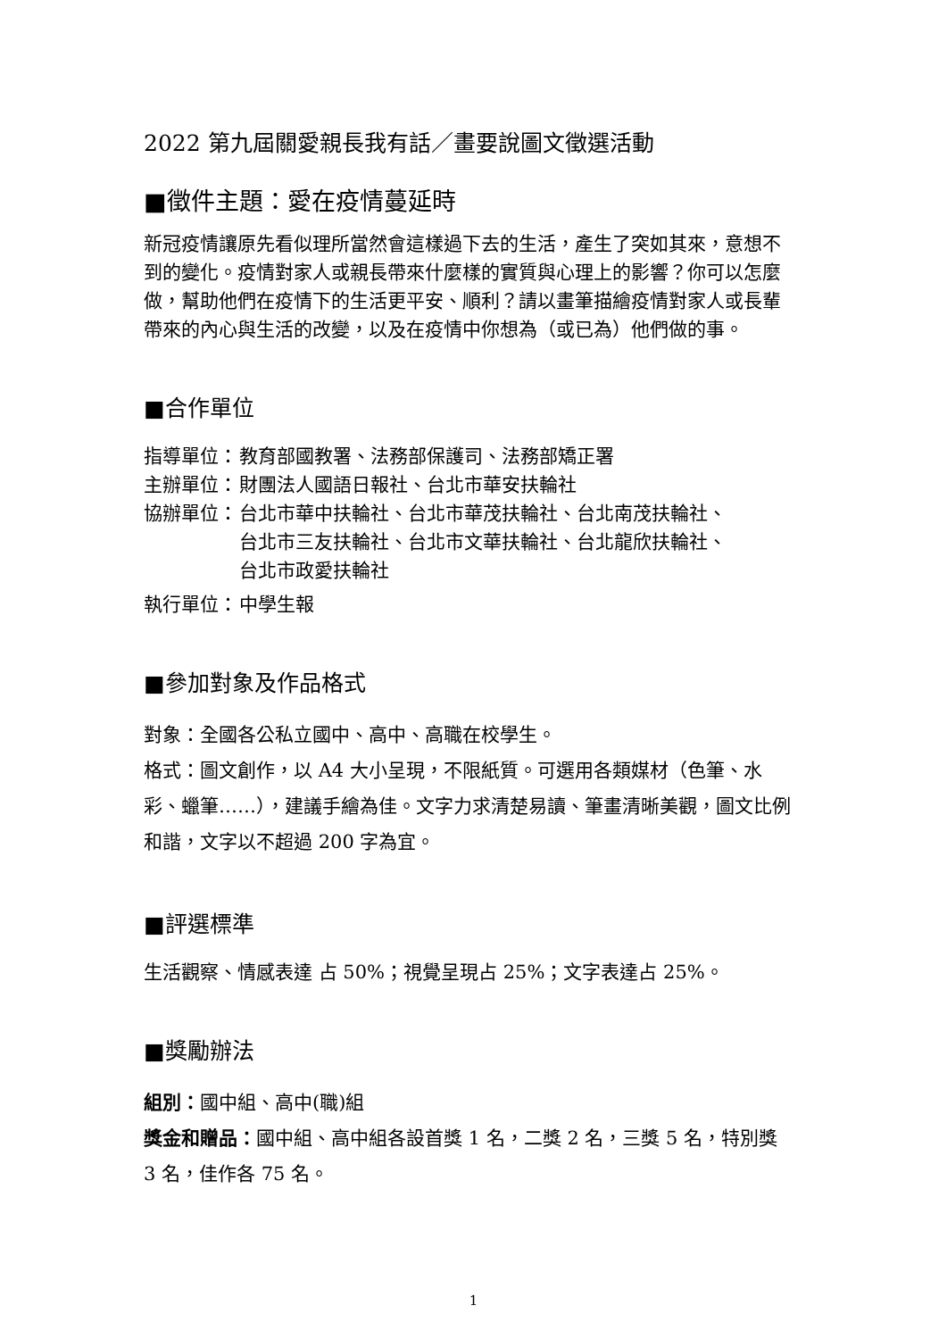2022 第九屆關愛親長我有話／畫要說圖文徵選活動
■徵件主題：愛在疫情蔓延時
新冠疫情讓原先看似理所當然會這樣過下去的生活，產生了突如其來，意想不到的變化。疫情對家人或親長帶來什麼樣的實質與心理上的影響？你可以怎麼做，幫助他們在疫情下的生活更平安、順利？請以畫筆描繪疫情對家人或長輩帶來的內心與生活的改變，以及在疫情中你想為（或已為）他們做的事。
■合作單位
指導單位： 教育部國教署、法務部保護司、法務部矯正署
主辦單位： 財團法人國語日報社、台北市華安扶輪社
協辦單位： 台北市華中扶輪社、台北市華茂扶輪社、台北南茂扶輪社、
台北市三友扶輪社、台北市文華扶輪社、台北龍欣扶輪社、
台北市政愛扶輪社
執行單位： 中學生報
■參加對象及作品格式
對象：全國各公私立國中、高中、高職在校學生。
格式：圖文創作，以 A4 大小呈現，不限紙質。可選用各類媒材（色筆、水彩、蠟筆……），建議手繪為佳。文字力求清楚易讀、筆畫清晰美觀，圖文比例和諧，文字以不超過 200 字為宜。
■評選標準
生活觀察、情感表達 占 50%；視覺呈現占 25%；文字表達占 25%。
■獎勵辦法
組別：國中組、高中(職)組
獎金和贈品：國中組、高中組各設首獎 1 名，二獎 2 名，三獎 5 名，特別獎 3 名，佳作各 75 名。
1